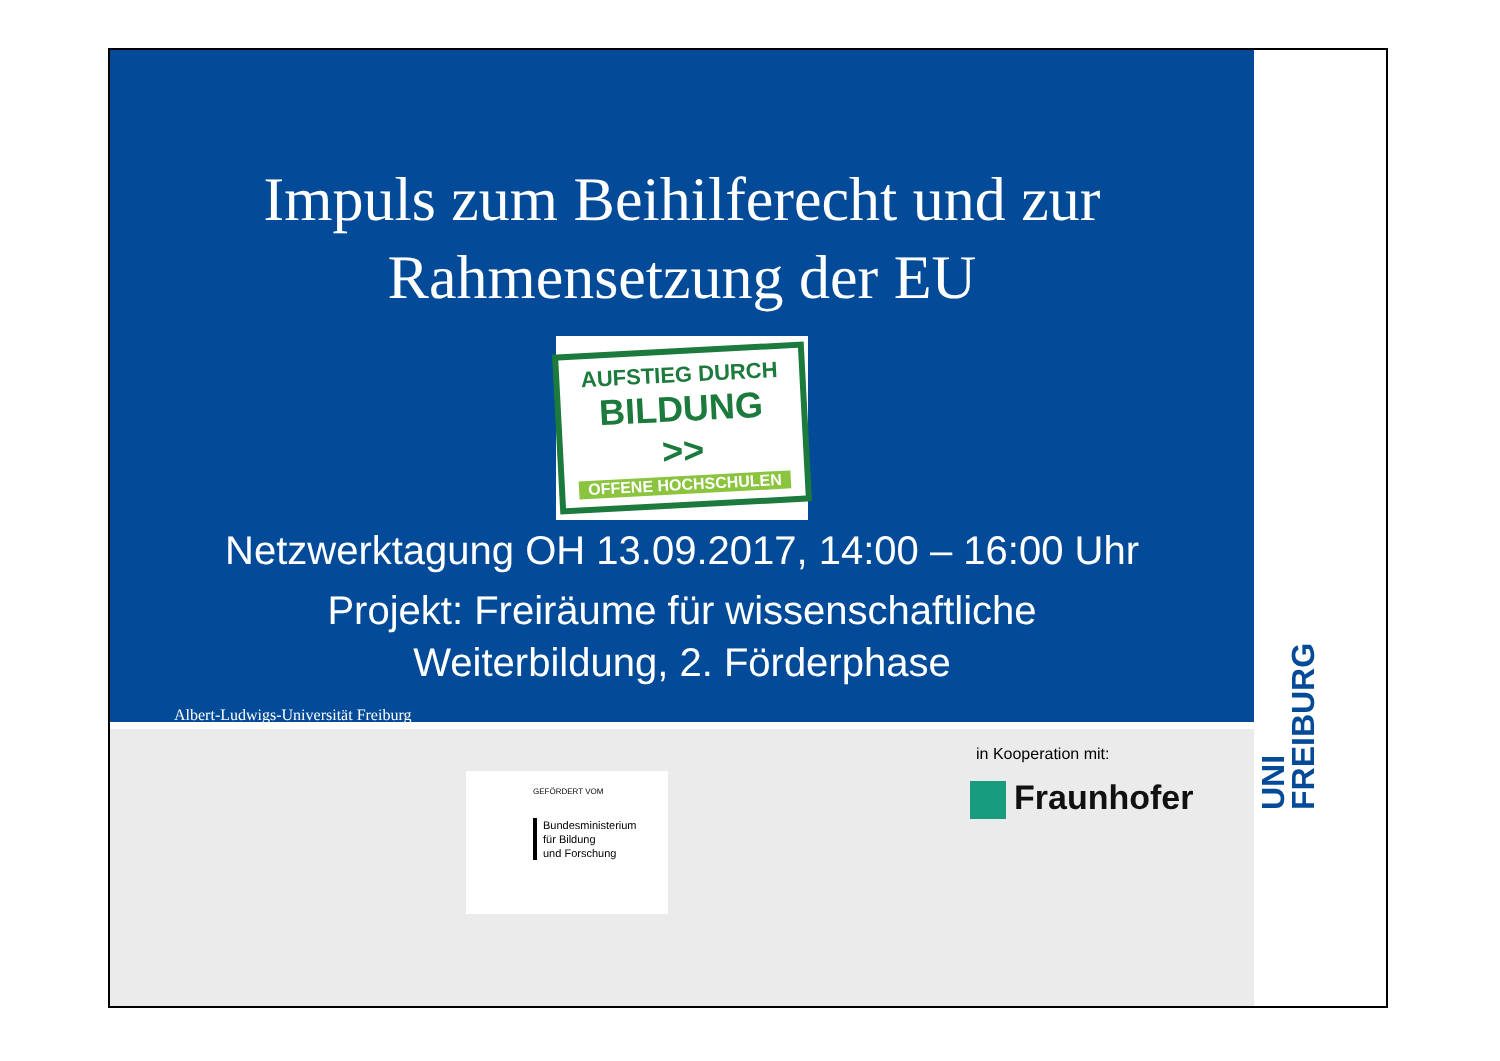Impuls zum Beihilferecht und zur
Rahmensetzung der EU
AUFSTIEG DURCH
BILDUNG >>
OFFENE HOCHSCHULEN
Netzwerktagung OH 13.09.2017, 14:00 – 16:00 Uhr
Projekt: Freiräume für wissenschaftliche
Weiterbildung, 2. Förderphase
Albert-Ludwigs-Universität Freiburg
GEFÖRDERT VOM
Bundesministerium
für Bildung
und Forschung
in Kooperation mit:
Fraunhofer
UNI FREIBURG